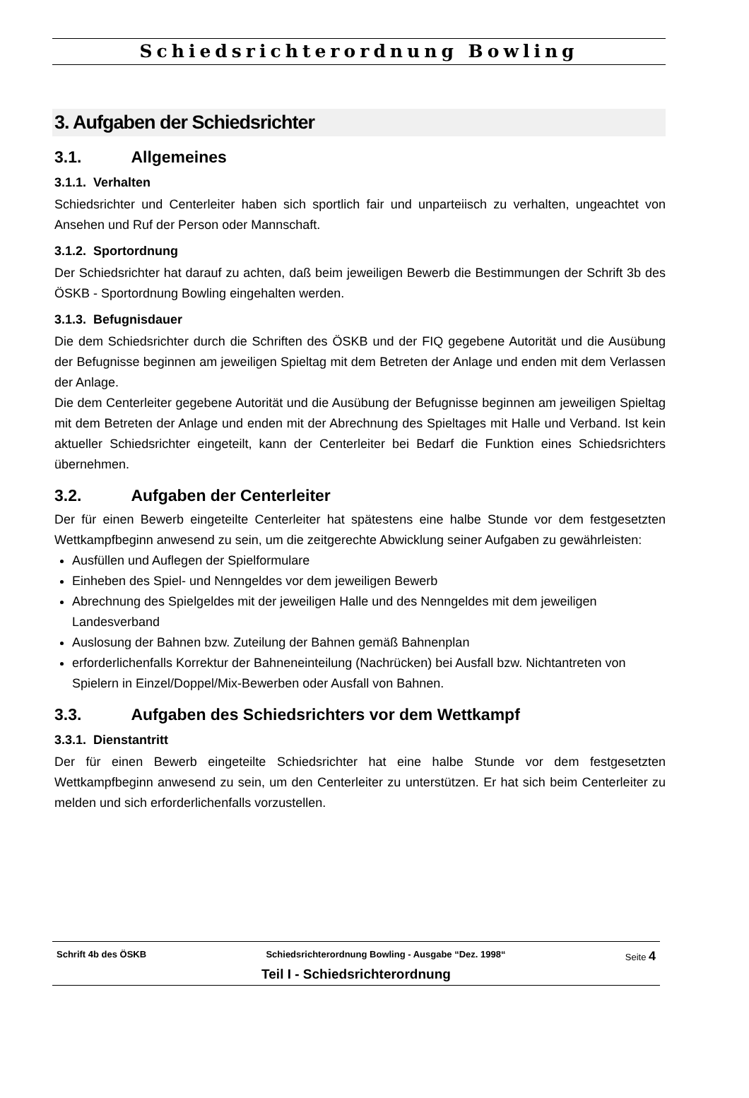Schiedsrichterordnung Bowling
3. Aufgaben der Schiedsrichter
3.1. Allgemeines
3.1.1. Verhalten
Schiedsrichter und Centerleiter haben sich sportlich fair und unparteiisch zu verhalten, ungeachtet von Ansehen und Ruf der Person oder Mannschaft.
3.1.2. Sportordnung
Der Schiedsrichter hat darauf zu achten, daß beim jeweiligen Bewerb die Bestimmungen der Schrift 3b des ÖSKB - Sportordnung Bowling eingehalten werden.
3.1.3. Befugnisdauer
Die dem Schiedsrichter durch die Schriften des ÖSKB und der FIQ gegebene Autorität und die Ausübung der Befugnisse beginnen am jeweiligen Spieltag mit dem Betreten der Anlage und enden mit dem Verlassen der Anlage.
Die dem Centerleiter gegebene Autorität und die Ausübung der Befugnisse beginnen am jeweiligen Spieltag mit dem Betreten der Anlage und enden mit der Abrechnung des Spieltages mit Halle und Verband. Ist kein aktueller Schiedsrichter eingeteilt, kann der Centerleiter bei Bedarf die Funktion eines Schiedsrichters übernehmen.
3.2. Aufgaben der Centerleiter
Der für einen Bewerb eingeteilte Centerleiter hat spätestens eine halbe Stunde vor dem festgesetzten Wettkampfbeginn anwesend zu sein, um die zeitgerechte Abwicklung seiner Aufgaben zu gewährleisten:
Ausfüllen und Auflegen der Spielformulare
Einheben des Spiel- und Nenngeldes vor dem jeweiligen Bewerb
Abrechnung des Spielgeldes mit der jeweiligen Halle und des Nenngeldes mit dem jeweiligen Landesverband
Auslosung der Bahnen bzw. Zuteilung der Bahnen gemäß Bahnenplan
erforderlichenfalls Korrektur der Bahneneinteilung (Nachrücken) bei Ausfall bzw. Nichtantreten von Spielern in Einzel/Doppel/Mix-Bewerben oder Ausfall von Bahnen.
3.3. Aufgaben des Schiedsrichters vor dem Wettkampf
3.3.1. Dienstantritt
Der für einen Bewerb eingeteilte Schiedsrichter hat eine halbe Stunde vor dem festgesetzten Wettkampfbeginn anwesend zu sein, um den Centerleiter zu unterstützen. Er hat sich beim Centerleiter zu melden und sich erforderlichenfalls vorzustellen.
Schrift 4b des ÖSKB Schiedsrichterordnung Bowling - Ausgabe “Dez. 1998“Seite 4
Teil I - Schiedsrichterordnung